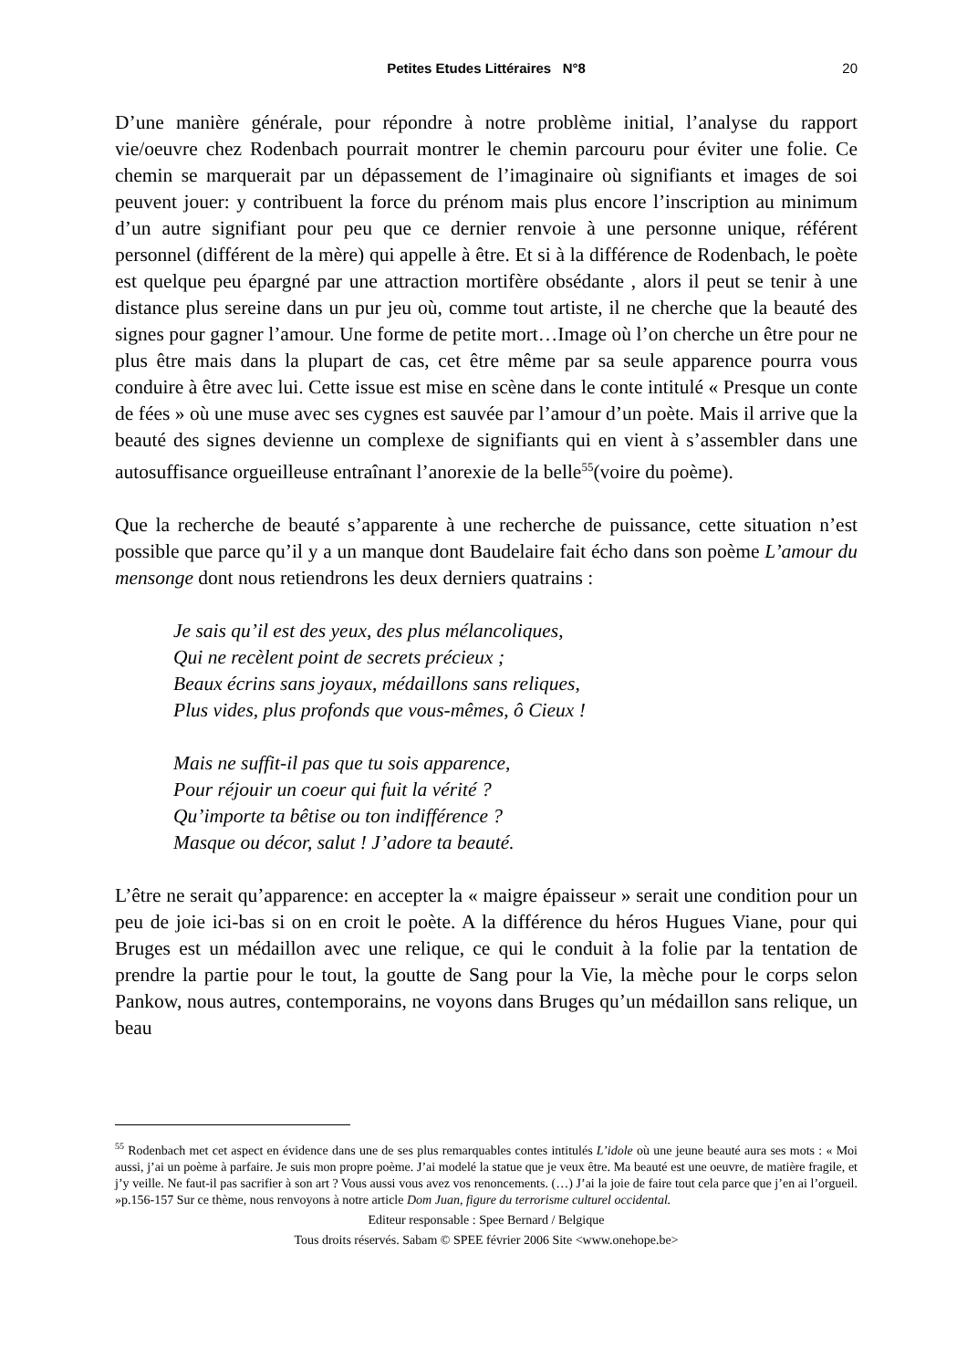Petites Etudes Littéraires N°8
20
D’une manière générale, pour répondre à notre problème initial, l’analyse du rapport vie/oeuvre chez Rodenbach pourrait montrer le chemin parcouru pour éviter une folie. Ce chemin se marquerait par un dépassement de l’imaginaire où signifiants et images de soi peuvent jouer: y contribuent la force du prénom mais plus encore l’inscription au minimum d’un autre signifiant pour peu que ce dernier renvoie à une personne unique, référent personnel (différent de la mère) qui appelle à être. Et si à la différence de Rodenbach, le poète est quelque peu épargné par une attraction mortifère obsédante , alors il peut se tenir à une distance plus sereine dans un pur jeu où, comme tout artiste, il ne cherche que la beauté des signes pour gagner l’amour. Une forme de petite mort…Image où l’on cherche un être pour ne plus être mais dans la plupart de cas, cet être même par sa seule apparence pourra vous conduire à être avec lui. Cette issue est mise en scène dans le conte intitulé « Presque un conte de fées » où une muse avec ses cygnes est sauvée par l’amour d’un poète. Mais il arrive que la beauté des signes devienne un complexe de signifiants qui en vient à s’assembler dans une autosuffisance orgueilleuse entraînant l’anorexie de la belle<sup>55</sup>(voire du poème).
Que la recherche de beauté s’apparente à une recherche de puissance, cette situation n’est possible que parce qu’il y a un manque dont Baudelaire fait écho dans son poème L’amour du mensonge dont nous retiendrons les deux derniers quatrains :
Je sais qu’il est des yeux, des plus mélancoliques,
Qui ne recèlent point de secrets précieux ;
Beaux écrins sans joyaux, médaillons sans reliques,
Plus vides, plus profonds que vous-mêmes, ô Cieux !
Mais ne suffit-il pas que tu sois apparence,
Pour réjouir un coeur qui fuit la vérité ?
Qu’importe ta bêtise ou ton indifférence ?
Masque ou décor, salut ! J’adore ta beauté.
L’être ne serait qu’apparence: en accepter la « maigre épaisseur » serait une condition pour un peu de joie ici-bas si on en croit le poète. A la différence du héros Hugues Viane, pour qui Bruges est un médaillon avec une relique, ce qui le conduit à la folie par la tentation de prendre la partie pour le tout, la goutte de Sang pour la Vie, la mèche pour le corps selon Pankow, nous autres, contemporains, ne voyons dans Bruges qu’un médaillon sans relique, un beau
<sup>55</sup> Rodenbach met cet aspect en évidence dans une de ses plus remarquables contes intitulés L’idole où une jeune beauté aura ses mots : « Moi aussi, j’ai un poème à parfaire. Je suis mon propre poème. J’ai modelé la statue que je veux être. Ma beauté est une oeuvre, de matière fragile, et j’y veille. Ne faut-il pas sacrifier à son art ? Vous aussi vous avez vos renoncements. (…) J’ai la joie de faire tout cela parce que j’en ai l’orgueil. »p.156-157 Sur ce thème, nous renvoyons à notre article Dom Juan, figure du terrorisme culturel occidental.
Editeur responsable : Spee Bernard / Belgique
Tous droits réservés. Sabam © SPEE février 2006 Site <www.onehope.be>